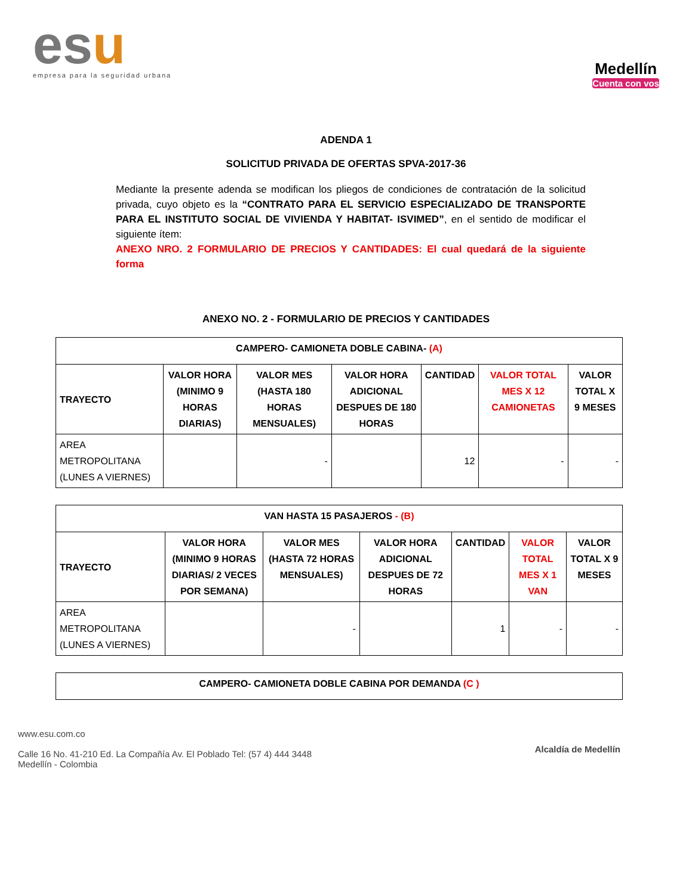esu
empresa para la seguridad urbana
Medellín
Cuenta con vos
ADENDA 1
SOLICITUD PRIVADA DE OFERTAS SPVA-2017-36
Mediante la presente adenda se modifican los pliegos de condiciones de contratación de la solicitud privada, cuyo objeto es la “CONTRATO PARA EL SERVICIO ESPECIALIZADO DE TRANSPORTE PARA EL INSTITUTO SOCIAL DE VIVIENDA Y HABITAT- ISVIMED”, en el sentido de modificar el siguiente ítem:
ANEXO NRO. 2 FORMULARIO DE PRECIOS Y CANTIDADES: El cual quedará de la siguiente forma
ANEXO NO. 2 - FORMULARIO DE PRECIOS Y CANTIDADES
| CAMPERO- CAMIONETA DOBLE CABINA- (A) | | | | | | |
| --- | --- | --- | --- | --- | --- | --- |
| TRAYECTO | VALOR HORA (MINIMO 9 HORAS DIARIAS) | VALOR MES (HASTA 180 HORAS MENSUALES) | VALOR HORA ADICIONAL DESPUES DE 180 HORAS | CANTIDAD | VALOR TOTAL MES X 12 CAMIONETAS | VALOR TOTAL X 9 MESES |
| AREA METROPOLITANA (LUNES A VIERNES) | | - | | 12 | - | - |
| VAN HASTA 15 PASAJEROS - (B) | | | | | | |
| --- | --- | --- | --- | --- | --- | --- |
| TRAYECTO | VALOR HORA (MINIMO 9 HORAS DIARIAS/ 2 VECES POR SEMANA) | VALOR MES (HASTA 72 HORAS MENSUALES) | VALOR HORA ADICIONAL DESPUES DE 72 HORAS | CANTIDAD | VALOR TOTAL MES X 1 VAN | VALOR TOTAL X 9 MESES |
| AREA METROPOLITANA (LUNES A VIERNES) | | - | | 1 | - | - |
| CAMPERO- CAMIONETA DOBLE CABINA POR DEMANDA (C ) |
| --- |
www.esu.com.co
Calle 16 No. 41-210 Ed. La Compañía Av. El Poblado Tel: (57 4) 444 3448
Medellín - Colombia
Alcaldía de Medellín